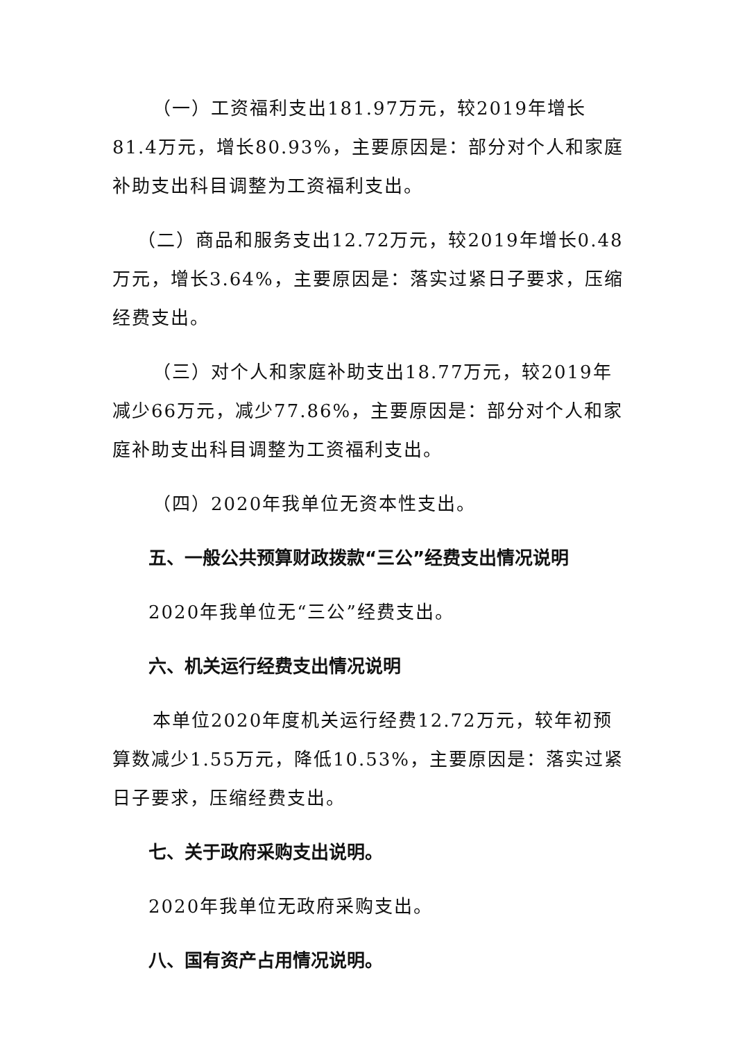（一）工资福利支出181.97万元，较2019年增长81.4万元，增长80.93%，主要原因是：部分对个人和家庭补助支出科目调整为工资福利支出。
（二）商品和服务支出12.72万元，较2019年增长0.48万元，增长3.64%，主要原因是：落实过紧日子要求，压缩经费支出。
（三）对个人和家庭补助支出18.77万元，较2019年减少66万元，减少77.86%，主要原因是：部分对个人和家庭补助支出科目调整为工资福利支出。
（四）2020年我单位无资本性支出。
五、一般公共预算财政拨款“三公”经费支出情况说明
2020年我单位无“三公”经费支出。
六、机关运行经费支出情况说明
本单位2020年度机关运行经费12.72万元，较年初预算数减少1.55万元，降低10.53%，主要原因是：落实过紧日子要求，压缩经费支出。
七、关于政府采购支出说明。
2020年我单位无政府采购支出。
八、国有资产占用情况说明。